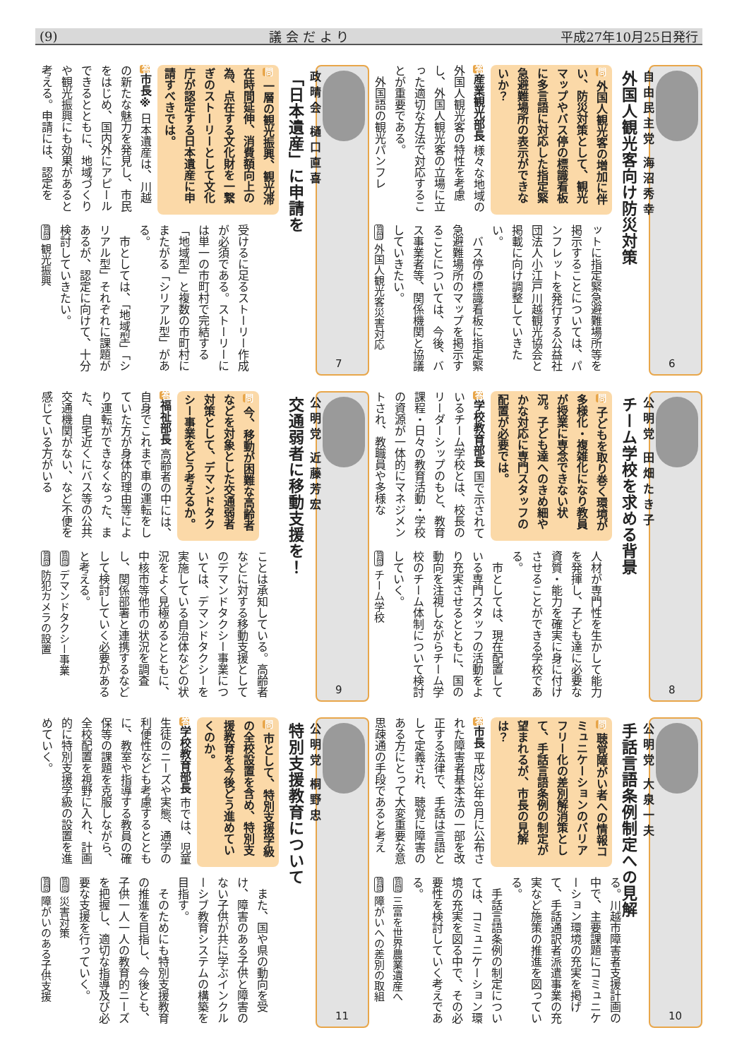(9) 議 会 だ よ り 平成27年10月25日発行
自由民主党 海沼秀幸
外国人観光客向け防災対策
6
問 外国人観光客の増加に伴い、防災対策として、観光マップやバス停の標識看板に多言語に対応した指定緊急避難場所の表示ができないか？
答産業観光部長 様々な地域の外国人観光客の特性を考慮し、外国人観光客の立場に立った適切な方法で対応することが重要である。
　外国語の観光パンフレ
ットに指定緊急避難場所等を掲示することについては、パンフレットを発行する公益社団法人小江戸川越観光協会と掲載に向け調整していきたい。
　バス停の標識看板に指定緊急避難場所のマップを掲示することについては、今後、バス事業者等、関係機関と協議していきたい。
質問 外国人観光客災害対応
政晴会 樋口直喜
「日本遺産」に申請を
7
問 一層の観光振興、観光滞在時間延伸、消費額向上の為、点在する文化財を一繋ぎのストーリーとして文化庁が認定する日本遺産に申請すべきでは。
答市長※ 日本遺産は、川越の新たな魅力を発見し、市民をはじめ、国内外にアピールできるとともに、地域づくりや観光振興にも効果があると考える。申請には、認定を
受けるに足るストーリー作成が必須である。ストーリーには単一の市町村で完結する「地域型」と複数の市町村にまたがる「シリアル型」がある。
　市としては、「地域型」「シリアル型」それぞれに課題があるが、認定に向けて、十分検討していきたい。
質問 観光振興
公明党 田畑たき子
チーム学校を求める背景
8
問 子どもを取り巻く環境が多様化・複雑化になり教員が授業に専念できない状況。子ども達へのきめ細やかな対応に専門スタッフの配置が必要では。
答学校教育部長 国で示されているチーム学校とは、校長のリーダーシップのもと、教育課程・日々の教育活動・学校の資源が一体的にマネジメントされ、教職員や多様な
人材が専門性を生かして能力を発揮し、子ども達に必要な資質・能力を確実に身に付けさせることができる学校である。
　市としては、現在配置している専門スタッフの活動をより充実させるとともに、国の動向を注視しながらチーム学校のチーム体制について検討していく。
質問 チーム学校
公明党 近藤芳宏
交通弱者に移動支援を！
9
問 今、移動が困難な高齢者などを対象とした交通弱者対策として、デマンドタクシー事業をどう考えるか。
答福祉部長 高齢者の中には、自身でこれまで車の運転をしていた方が身体的理由等により運転ができなくなった、また、自宅近くにバス等の公共交通機関がない、など不便を感じている方がいる
ことは承知している。高齢者などに対する移動支援としてのデマンドタクシー事業については、デマンドタクシーを実施している自治体などの状況をよく見極めるとともに、中核市等他市の状況を調査し、関係部署と連携するなどして検討していく必要があると考える。
質問 デマンドタクシー事業
質問 防犯カメラの設置
公明党 大泉一夫
手話言語条例制定への見解
10
問 聴覚障がい者への情報コミュニケーションのバリアフリー化の差別解消策として、手話言語条例の制定が望まれるが、市長の見解は？
答市長 平成23年8月に公布された障害者基本法の一部を改正する法律で、手話は言語として定義され、聴覚に障害のある方にとって大変重要な意思疎通の手段であると考え
る。川越市障害者支援計画の中で、主要課題にコミュニケーション環境の充実を掲げて、手話通訳者派遣事業の充実など施策の推進を図っている。
　手話言語条例の制定については、コミュニケーション環境の充実を図る中で、その必要性を検討していく考えである。
質問 三富を世界農業遺産へ
質問 障がいへの差別の取組
公明党 桐野忠
特別支援教育について
11
問 市として、特別支援学級の全校設置を含め、特別支援教育を今後どう進めていくのか。
答学校教育部長 市では、児童生徒のニーズや実態、通学の利便性なども考慮するとともに、教室や指導する教員の確保等の課題を克服しながら、全校配置を視野に入れ、計画的に特別支援学級の設置を進めていく。
　また、国や県の動向を受け、障害のある子供と障害のない子供が共に学ぶインクルーシブ教育システムの構築を目指す。
　そのためにも特別支援教育の推進を目指し、今後とも、子供一人一人の教育的ニーズを把握し、適切な指導及び必要な支援を行っていく。
質問 災害対策
質問 障がいのある子供支援